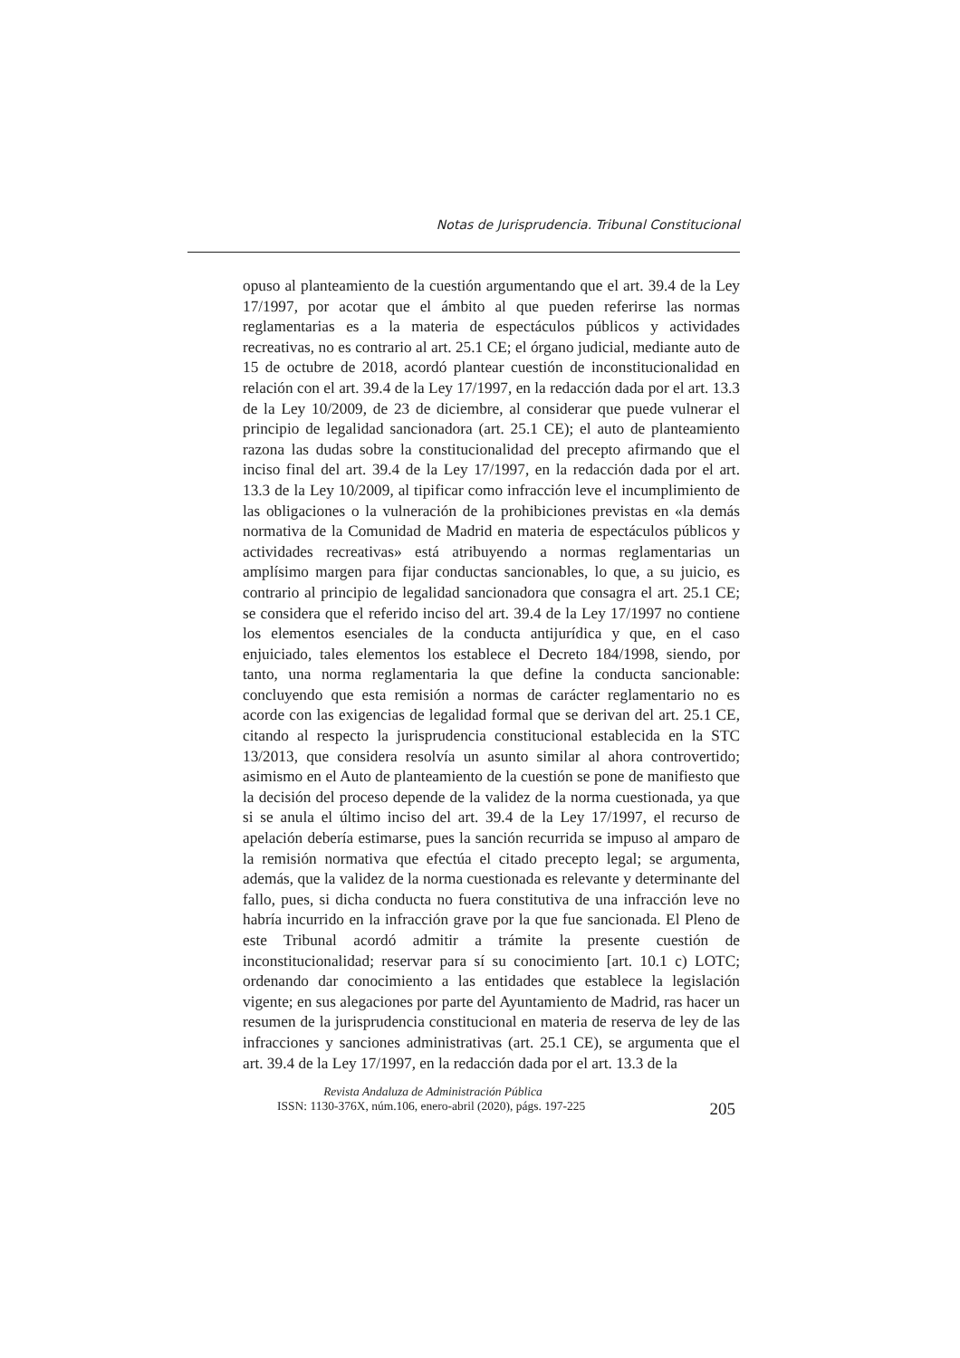Notas de Jurisprudencia. Tribunal Constitucional
opuso al planteamiento de la cuestión argumentando que el art. 39.4 de la Ley 17/1997, por acotar que el ámbito al que pueden referirse las normas reglamentarias es a la materia de espectáculos públicos y actividades recreativas, no es contrario al art. 25.1 CE; el órgano judicial, mediante auto de 15 de octubre de 2018, acordó plantear cuestión de inconstitucionalidad en relación con el art. 39.4 de la Ley 17/1997, en la redacción dada por el art. 13.3 de la Ley 10/2009, de 23 de diciembre, al considerar que puede vulnerar el principio de legalidad sancionadora (art. 25.1 CE); el auto de planteamiento razona las dudas sobre la constitucionalidad del precepto afirmando que el inciso final del art. 39.4 de la Ley 17/1997, en la redacción dada por el art. 13.3 de la Ley 10/2009, al tipificar como infracción leve el incumplimiento de las obligaciones o la vulneración de la prohibiciones previstas en «la demás normativa de la Comunidad de Madrid en materia de espectáculos públicos y actividades recreativas» está atribuyendo a normas reglamentarias un amplísimo margen para fijar conductas sancionables, lo que, a su juicio, es contrario al principio de legalidad sancionadora que consagra el art. 25.1 CE; se considera que el referido inciso del art. 39.4 de la Ley 17/1997 no contiene los elementos esenciales de la conducta antijurídica y que, en el caso enjuiciado, tales elementos los establece el Decreto 184/1998, siendo, por tanto, una norma reglamentaria la que define la conducta sancionable: concluyendo que esta remisión a normas de carácter reglamentario no es acorde con las exigencias de legalidad formal que se derivan del art. 25.1 CE, citando al respecto la jurisprudencia constitucional establecida en la STC 13/2013, que considera resolvía un asunto similar al ahora controvertido; asimismo en el Auto de planteamiento de la cuestión se pone de manifiesto que la decisión del proceso depende de la validez de la norma cuestionada, ya que si se anula el último inciso del art. 39.4 de la Ley 17/1997, el recurso de apelación debería estimarse, pues la sanción recurrida se impuso al amparo de la remisión normativa que efectúa el citado precepto legal; se argumenta, además, que la validez de la norma cuestionada es relevante y determinante del fallo, pues, si dicha conducta no fuera constitutiva de una infracción leve no habría incurrido en la infracción grave por la que fue sancionada. El Pleno de este Tribunal acordó admitir a trámite la presente cuestión de inconstitucionalidad; reservar para sí su conocimiento [art. 10.1 c) LOTC; ordenando dar conocimiento a las entidades que establece la legislación vigente; en sus alegaciones por parte del Ayuntamiento de Madrid, ras hacer un resumen de la jurisprudencia constitucional en materia de reserva de ley de las infracciones y sanciones administrativas (art. 25.1 CE), se argumenta que el art. 39.4 de la Ley 17/1997, en la redacción dada por el art. 13.3 de la
Revista Andaluza de Administración Pública
ISSN: 1130-376X, núm.106, enero-abril (2020), págs. 197-225 205